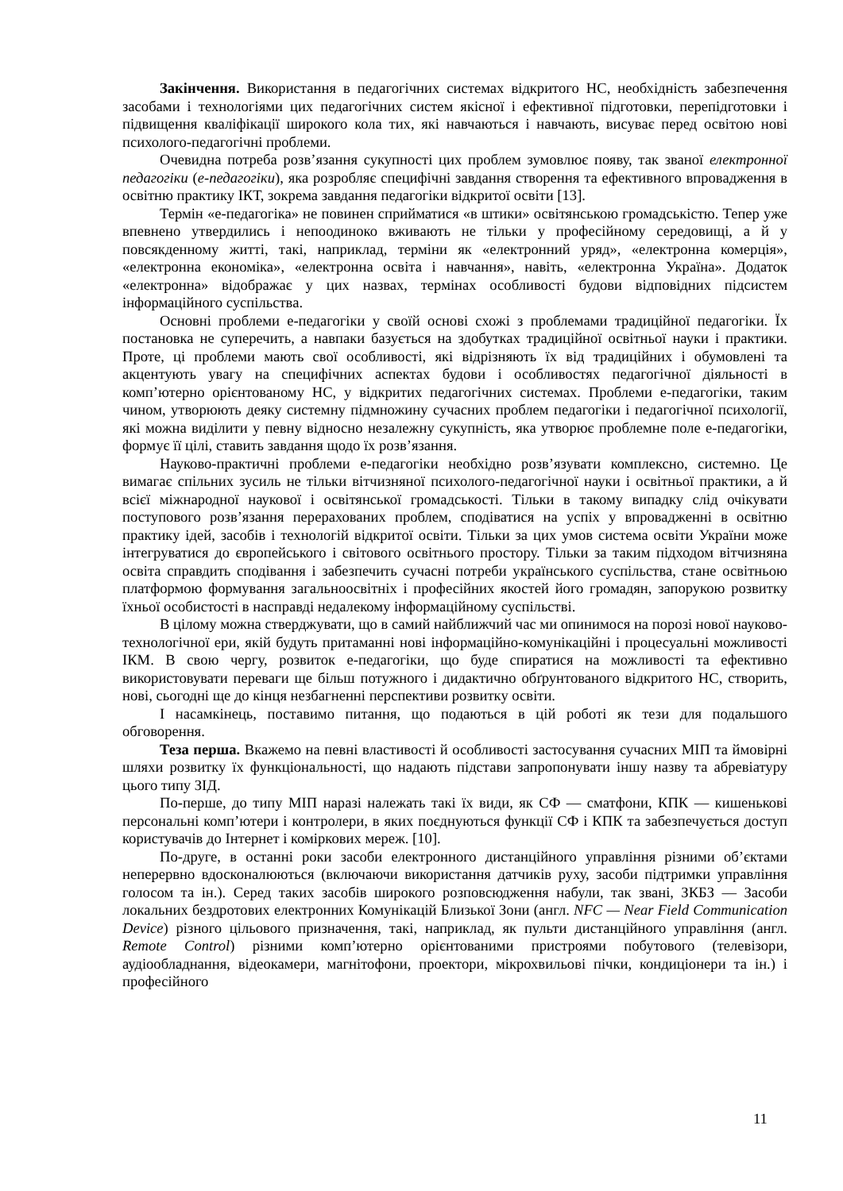Закінчення. Використання в педагогічних системах відкритого НС, необхідність забезпечення засобами і технологіями цих педагогічних систем якісної і ефективної підготовки, перепідготовки і підвищення кваліфікації широкого кола тих, які навчаються і навчають, висуває перед освітою нові психолого-педагогічні проблеми.
Очевидна потреба розв’язання сукупності цих проблем зумовлює появу, так званої електронної педагогіки (е-педагогіки), яка розробляє специфічні завдання створення та ефективного впровадження в освітню практику ІКТ, зокрема завдання педагогіки відкритої освіти [13].
Термін «е-педагогіка» не повинен сприйматися «в штики» освітянською громадськістю. Тепер уже впевнено утвердились і непоодиноко вживають не тільки у професійному середовищі, а й у повсякденному житті, такі, наприклад, терміни як «електронний уряд», «електронна комерція», «електронна економіка», «електронна освіта і навчання», навіть, «електронна Україна». Додаток «електронна» відображає у цих назвах, термінах особливості будови відповідних підсистем інформаційного суспільства.
Основні проблеми е-педагогіки у своїй основі схожі з проблемами традиційної педагогіки. Їх постановка не суперечить, а навпаки базується на здобутках традиційної освітньої науки і практики. Проте, ці проблеми мають свої особливості, які відрізняють їх від традиційних і обумовлені та акцентують увагу на специфічних аспектах будови і особливостях педагогічної діяльності в комп’ютерно орієнтованому НС, у відкритих педагогічних системах. Проблеми е-педагогіки, таким чином, утворюють деяку системну підмножину сучасних проблем педагогіки і педагогічної психології, які можна виділити у певну відносно незалежну сукупність, яка утворює проблемне поле е-педагогіки, формує її цілі, ставить завдання щодо їх розв’язання.
Науково-практичні проблеми е-педагогіки необхідно розв’язувати комплексно, системно. Це вимагає спільних зусиль не тільки вітчизняної психолого-педагогічної науки і освітньої практики, а й всієї міжнародної наукової і освітянської громадськості. Тільки в такому випадку слід очікувати поступового розв’язання перерахованих проблем, сподіватися на успіх у впровадженні в освітню практику ідей, засобів і технологій відкритої освіти. Тільки за цих умов система освіти України може інтегруватися до європейського і світового освітнього простору. Тільки за таким підходом вітчизняна освіта справдить сподівання і забезпечить сучасні потреби українського суспільства, стане освітньою платформою формування загальноосвітніх і професійних якостей його громадян, запорукою розвитку їхньої особистості в насправді недалекому інформаційному суспільстві.
В цілому можна стверджувати, що в самий найближчий час ми опинимося на порозі нової науково-технологічної ери, якій будуть притаманні нові інформаційно-комунікаційні і процесуальні можливості ІКМ. В свою чергу, розвиток е-педагогіки, що буде спиратися на можливості та ефективно використовувати переваги ще більш потужного і дидактично обґрунтованого відкритого НС, створить, нові, сьогодні ще до кінця незбагненні перспективи розвитку освіти.
І насамкінець, поставимо питання, що подаються в цій роботі як тези для подальшого обговорення.
Теза перша. Вкажемо на певні властивості й особливості застосування сучасних МІП та ймовірні шляхи розвитку їх функціональності, що надають підстави запропонувати іншу назву та абревіатуру цього типу ЗІД.
По-перше, до типу МІП наразі належать такі їх види, як СФ — сматфони, КПК — кишенькові персональні комп’ютери і контролери, в яких поєднуються функції СФ і КПК та забезпечується доступ користувачів до Інтернет і коміркових мереж. [10].
По-друге, в останні роки засоби електронного дистанційного управління різними об’єктами неперервно вдосконалюються (включаючи використання датчиків руху, засоби підтримки управління голосом та ін.). Серед таких засобів широкого розповсюдження набули, так звані, ЗКБЗ — Засоби локальних бездротових електронних Комунікацій Близької Зони (англ. NFC — Near Field Communication Device) різного цільового призначення, такі, наприклад, як пульти дистанційного управління (англ. Remote Control) різними комп’ютерно орієнтованими пристроями побутового (телевізори, аудіообладнання, відеокамери, магнітофони, проектори, мікрохвильові пічки, кондиціонери та ін.) і професійного
11